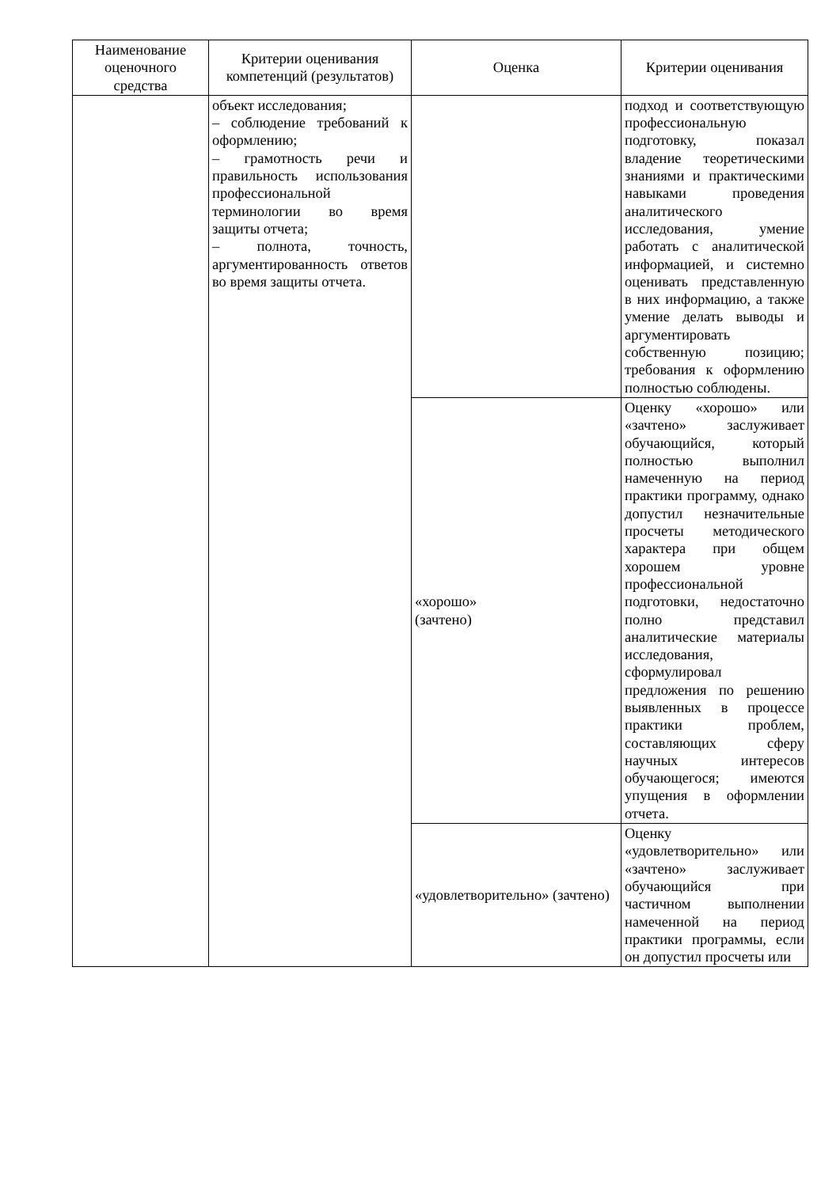| Наименование оценочного средства | Критерии оценивания компетенций (результатов) | Оценка | Критерии оценивания |
| --- | --- | --- | --- |
| | объект исследования; – соблюдение требований к оформлению; – грамотность речи и правильность использования профессиональной терминологии во время защиты отчета; – полнота, точность, аргументированность ответов во время защиты отчета. | | подход и соответствующую профессиональную подготовку, показал владение теоретическими знаниями и практическими навыками проведения аналитического исследования, умение работать с аналитической информацией, и системно оценивать представленную в них информацию, а также умение делать выводы и аргументировать собственную позицию; требования к оформлению полностью соблюдены. |
| | | «хорошо» (зачтено) | Оценку «хорошо» или «зачтено» заслуживает обучающийся, который полностью выполнил намеченную на период практики программу, однако допустил незначительные просчеты методического характера при общем хорошем уровне профессиональной подготовки, недостаточно полно представил аналитические материалы исследования, сформулировал предложения по решению выявленных в процессе практики проблем, составляющих сферу научных интересов обучающегося; имеются упущения в оформлении отчета. |
| | | «удовлетворительно» (зачтено) | Оценку «удовлетворительно» или «зачтено» заслуживает обучающийся при частичном выполнении намеченной на период практики программы, если он допустил просчеты или |